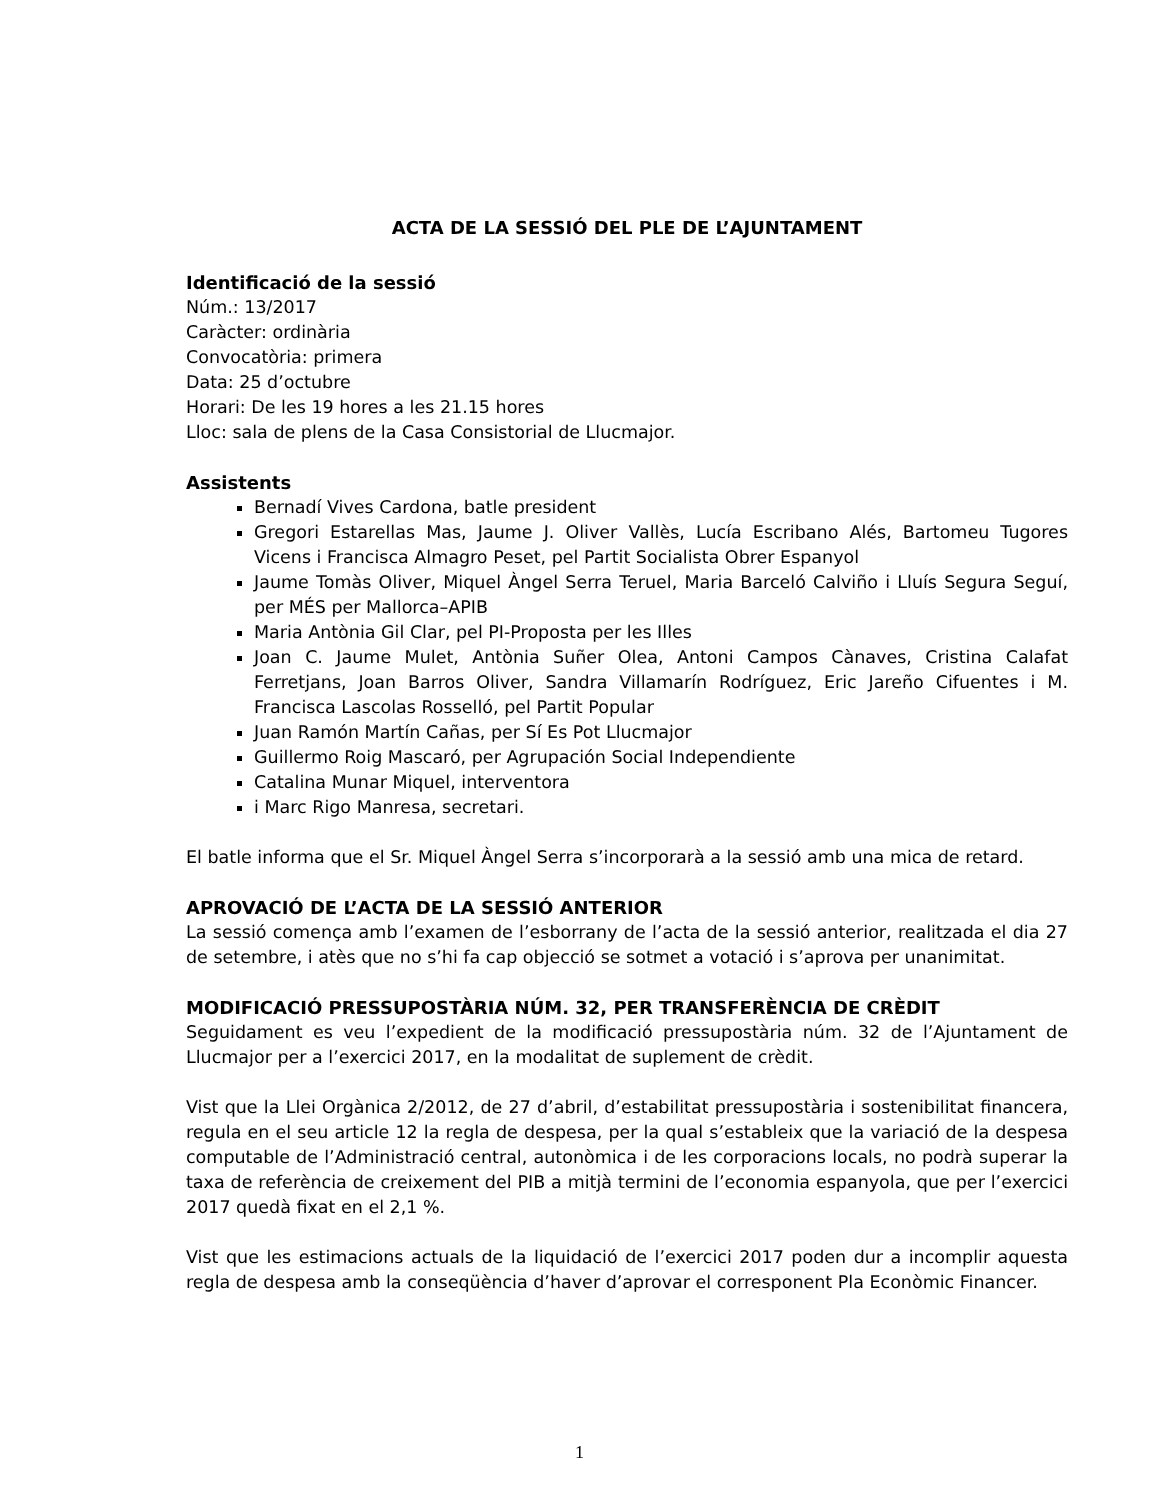ACTA DE LA SESSIÓ DEL PLE DE L’AJUNTAMENT
Identificació de la sessió
Núm.: 13/2017
Caràcter: ordinària
Convocatòria: primera
Data: 25 d’octubre
Horari: De les 19 hores a les 21.15 hores
Lloc: sala de plens de la Casa Consistorial de Llucmajor.
Assistents
Bernadí Vives Cardona, batle president
Gregori Estarellas Mas, Jaume J. Oliver Vallès, Lucía Escribano Alés, Bartomeu Tugores Vicens i Francisca Almagro Peset, pel Partit Socialista Obrer Espanyol
Jaume Tomàs Oliver, Miquel Àngel Serra Teruel, Maria Barceló Calviño i Lluís Segura Seguí, per MÉS per Mallorca–APIB
Maria Antònia Gil Clar, pel PI-Proposta per les Illes
Joan C. Jaume Mulet, Antònia Suñer Olea, Antoni Campos Cànaves, Cristina Calafat Ferretjans, Joan Barros Oliver, Sandra Villamarín Rodríguez, Eric Jareño Cifuentes i M. Francisca Lascolas Rosselló, pel Partit Popular
Juan Ramón Martín Cañas, per Sí Es Pot Llucmajor
Guillermo Roig Mascaró, per Agrupación Social Independiente
Catalina Munar Miquel, interventora
i Marc Rigo Manresa, secretari.
El batle informa que el Sr. Miquel Àngel Serra s’incorporarà a la sessió amb una mica de retard.
APROVACIÓ DE L’ACTA DE LA SESSIÓ ANTERIOR
La sessió comença amb l’examen de l’esborrany de l’acta de la sessió anterior, realitzada el dia 27 de setembre, i atès que no s’hi fa cap objecció se sotmet a votació i s’aprova per unanimitat.
MODIFICACIÓ PRESSUPOSTÀRIA NÚM. 32, PER TRANSFERÈNCIA DE CRÈDIT
Seguidament es veu l’expedient de la modificació pressupostària núm. 32 de l’Ajuntament de Llucmajor per a l’exercici 2017, en la modalitat de suplement de crèdit.
Vist que la Llei Orgànica 2/2012, de 27 d’abril, d’estabilitat pressupostària i sostenibilitat financera, regula en el seu article 12 la regla de despesa, per la qual s’estableix que la variació de la despesa computable de l’Administració central, autonòmica i de les corporacions locals, no podrà superar la taxa de referència de creixement del PIB a mitjà termini de l’economia espanyola, que per l’exercici 2017 quedà fixat en el 2,1 %.
Vist que les estimacions actuals de la liquidació de l’exercici 2017 poden dur a incomplir aquesta regla de despesa amb la conseqüència d’haver d’aprovar el corresponent Pla Econòmic Financer.
1